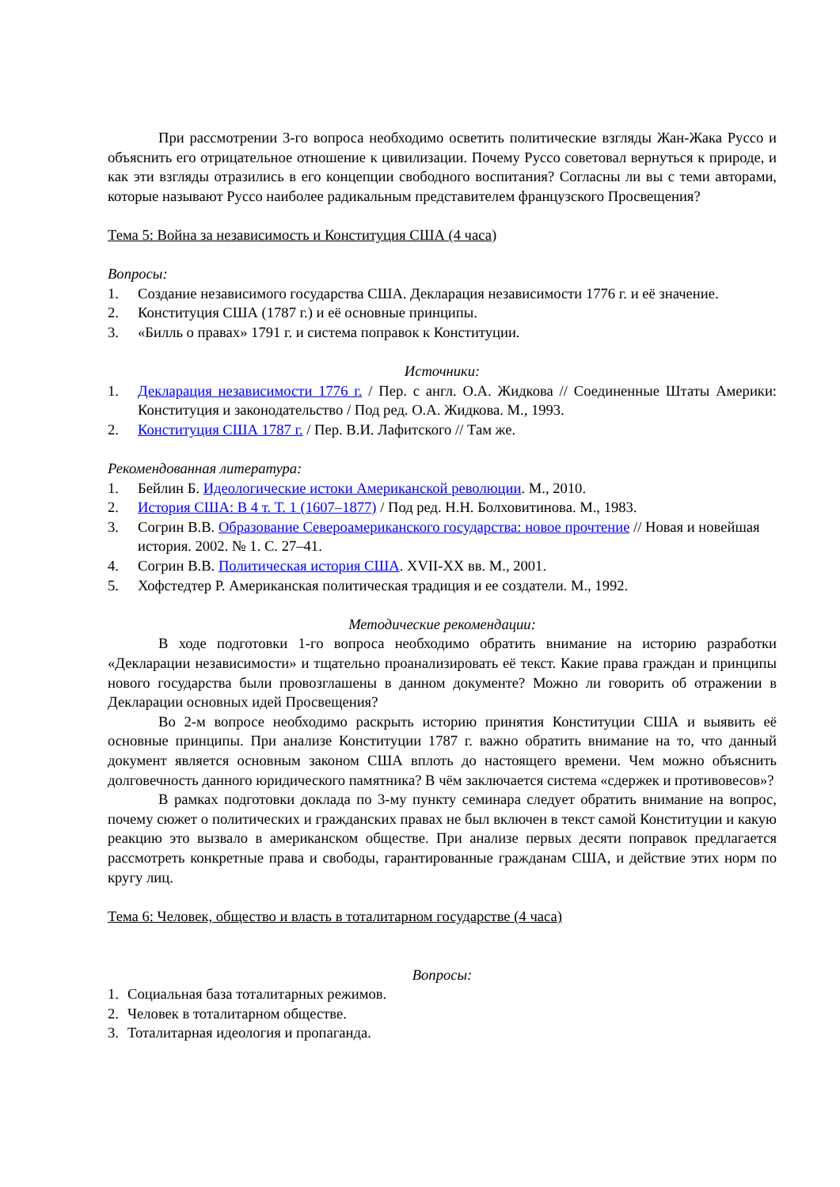При рассмотрении 3-го вопроса необходимо осветить политические взгляды Жан-Жака Руссо и объяснить его отрицательное отношение к цивилизации. Почему Руссо советовал вернуться к природе, и как эти взгляды отразились в его концепции свободного воспитания? Согласны ли вы с теми авторами, которые называют Руссо наиболее радикальным представителем французского Просвещения?
Тема 5: Война за независимость и Конституция США (4 часа)
Вопросы:
1. Создание независимого государства США. Декларация независимости 1776 г. и её значение.
2. Конституция США (1787 г.) и её основные принципы.
3. «Билль о правах» 1791 г. и система поправок к Конституции.
Источники:
1. Декларация независимости 1776 г. / Пер. с англ. О.А. Жидкова // Соединенные Штаты Америки: Конституция и законодательство / Под ред. О.А. Жидкова. М., 1993.
2. Конституция США 1787 г. / Пер. В.И. Лафитского // Там же.
Рекомендованная литература:
1. Бейлин Б. Идеологические истоки Американской революции. М., 2010.
2. История США: В 4 т. Т. 1 (1607–1877) / Под ред. Н.Н. Болховитинова. М., 1983.
3. Согрин В.В. Образование Североамериканского государства: новое прочтение // Новая и новейшая история. 2002. № 1. С. 27–41.
4. Согрин В.В. Политическая история США. XVII-XX вв. М., 2001.
5. Хофстедтер Р. Американская политическая традиция и ее создатели. М., 1992.
Методические рекомендации:
В ходе подготовки 1-го вопроса необходимо обратить внимание на историю разработки «Декларации независимости» и тщательно проанализировать её текст. Какие права граждан и принципы нового государства были провозглашены в данном документе? Можно ли говорить об отражении в Декларации основных идей Просвещения?
Во 2-м вопросе необходимо раскрыть историю принятия Конституции США и выявить её основные принципы. При анализе Конституции 1787 г. важно обратить внимание на то, что данный документ является основным законом США вплоть до настоящего времени. Чем можно объяснить долговечность данного юридического памятника? В чём заключается система «сдержек и противовесов»?
В рамках подготовки доклада по 3-му пункту семинара следует обратить внимание на вопрос, почему сюжет о политических и гражданских правах не был включен в текст самой Конституции и какую реакцию это вызвало в американском обществе. При анализе первых десяти поправок предлагается рассмотреть конкретные права и свободы, гарантированные гражданам США, и действие этих норм по кругу лиц.
Тема 6: Человек, общество и власть в тоталитарном государстве (4 часа)
Вопросы:
1. Социальная база тоталитарных режимов.
2. Человек в тоталитарном обществе.
3. Тоталитарная идеология и пропаганда.